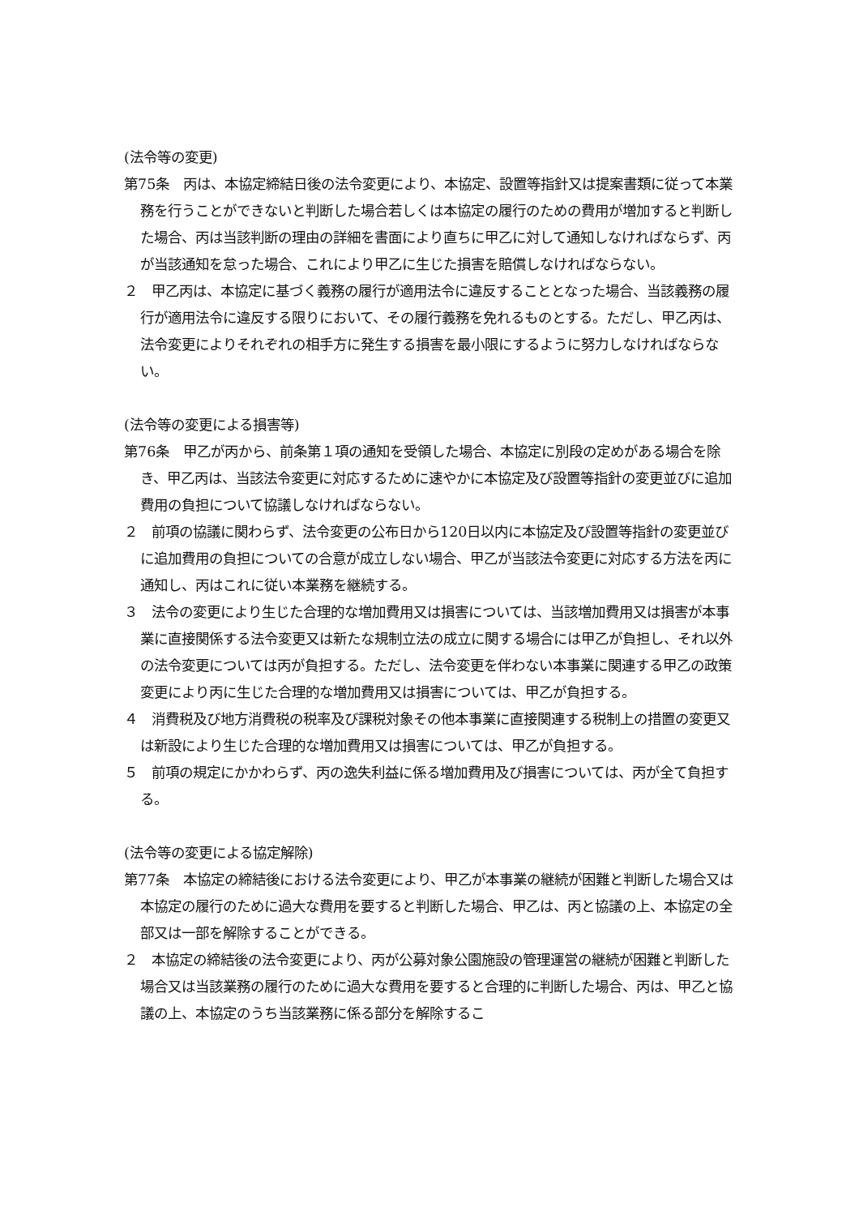(法令等の変更)
第75条　丙は、本協定締結日後の法令変更により、本協定、設置等指針又は提案書類に従って本業務を行うことができないと判断した場合若しくは本協定の履行のための費用が増加すると判断した場合、丙は当該判断の理由の詳細を書面により直ちに甲乙に対して通知しなければならず、丙が当該通知を怠った場合、これにより甲乙に生じた損害を賠償しなければならない。
２　甲乙丙は、本協定に基づく義務の履行が適用法令に違反することとなった場合、当該義務の履行が適用法令に違反する限りにおいて、その履行義務を免れるものとする。ただし、甲乙丙は、法令変更によりそれぞれの相手方に発生する損害を最小限にするように努力しなければならない。
(法令等の変更による損害等)
第76条　甲乙が丙から、前条第１項の通知を受領した場合、本協定に別段の定めがある場合を除き、甲乙丙は、当該法令変更に対応するために速やかに本協定及び設置等指針の変更並びに追加費用の負担について協議しなければならない。
２　前項の協議に関わらず、法令変更の公布日から120日以内に本協定及び設置等指針の変更並びに追加費用の負担についての合意が成立しない場合、甲乙が当該法令変更に対応する方法を丙に通知し、丙はこれに従い本業務を継続する。
３　法令の変更により生じた合理的な増加費用又は損害については、当該増加費用又は損害が本事業に直接関係する法令変更又は新たな規制立法の成立に関する場合には甲乙が負担し、それ以外の法令変更については丙が負担する。ただし、法令変更を伴わない本事業に関連する甲乙の政策変更により丙に生じた合理的な増加費用又は損害については、甲乙が負担する。
４　消費税及び地方消費税の税率及び課税対象その他本事業に直接関連する税制上の措置の変更又は新設により生じた合理的な増加費用又は損害については、甲乙が負担する。
５　前項の規定にかかわらず、丙の逸失利益に係る増加費用及び損害については、丙が全て負担する。
(法令等の変更による協定解除)
第77条　本協定の締結後における法令変更により、甲乙が本事業の継続が困難と判断した場合又は本協定の履行のために過大な費用を要すると判断した場合、甲乙は、丙と協議の上、本協定の全部又は一部を解除することができる。
２　本協定の締結後の法令変更により、丙が公募対象公園施設の管理運営の継続が困難と判断した場合又は当該業務の履行のために過大な費用を要すると合理的に判断した場合、丙は、甲乙と協議の上、本協定のうち当該業務に係る部分を解除するこ